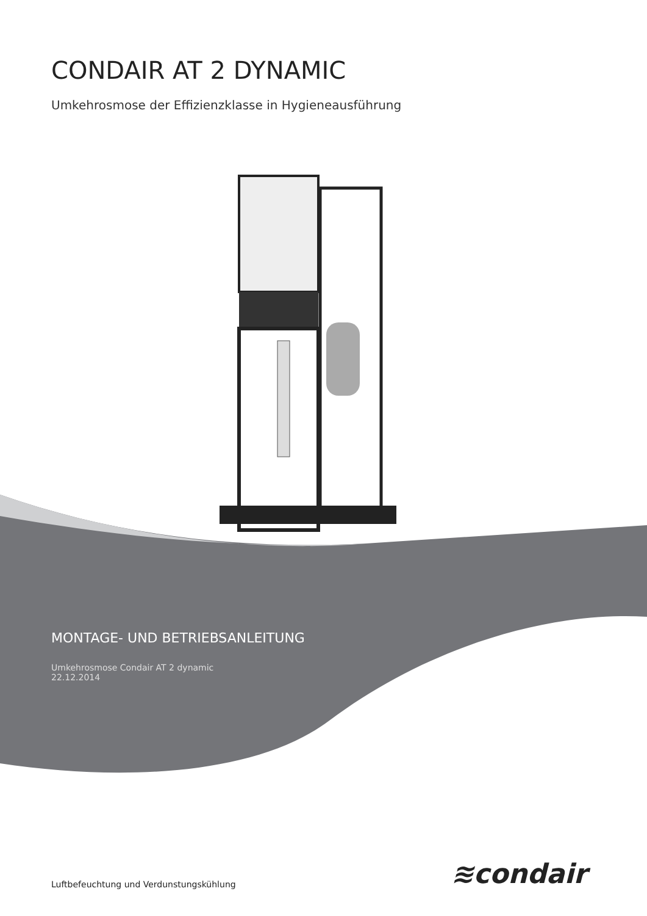CONDAIR AT 2 DYNAMIC
Umkehrosmose der Effizienzklasse in Hygieneausführung
MONTAGE- UND BETRIEBSANLEITUNG
Umkehrosmose Condair AT 2 dynamic
22.12.2014
≋condair
Luftbefeuchtung und Verdunstungskühlung